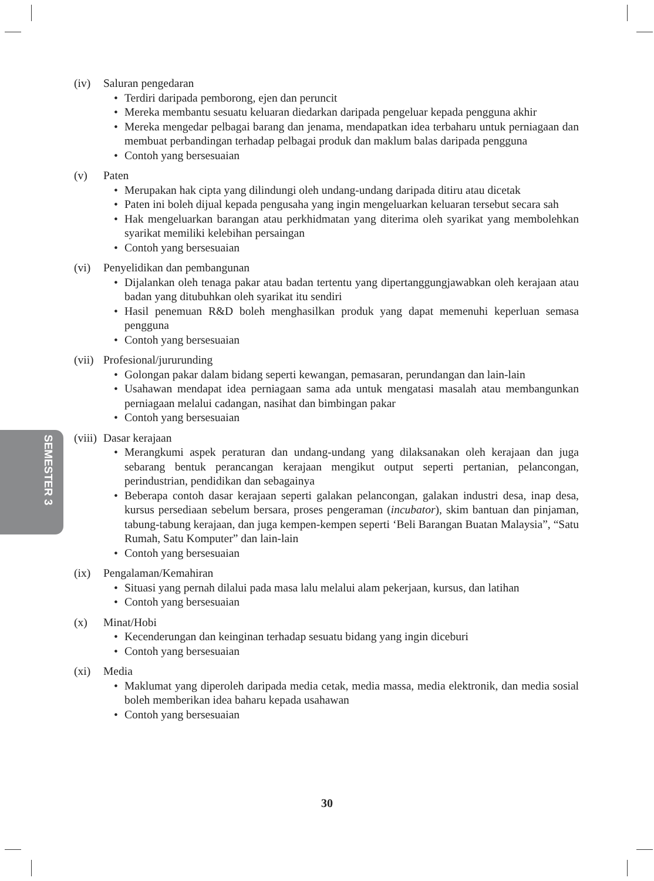SEMESTER 3
(iv) Saluran pengedaran
• Terdiri daripada pemborong, ejen dan peruncit
• Mereka membantu sesuatu keluaran diedarkan daripada pengeluar kepada pengguna akhir
• Mereka mengedar pelbagai barang dan jenama, mendapatkan idea terbaharu untuk perniagaan dan membuat perbandingan terhadap pelbagai produk dan maklum balas daripada pengguna
• Contoh yang bersesuaian
(v) Paten
• Merupakan hak cipta yang dilindungi oleh undang-undang daripada ditiru atau dicetak
• Paten ini boleh dijual kepada pengusaha yang ingin mengeluarkan keluaran tersebut secara sah
• Hak mengeluarkan barangan atau perkhidmatan yang diterima oleh syarikat yang membolehkan syarikat memiliki kelebihan persaingan
• Contoh yang bersesuaian
(vi) Penyelidikan dan pembangunan
• Dijalankan oleh tenaga pakar atau badan tertentu yang dipertanggungjawabkan oleh kerajaan atau badan yang ditubuhkan oleh syarikat itu sendiri
• Hasil penemuan R&D boleh menghasilkan produk yang dapat memenuhi keperluan semasa pengguna
• Contoh yang bersesuaian
(vii) Profesional/jururunding
• Golongan pakar dalam bidang seperti kewangan, pemasaran, perundangan dan lain-lain
• Usahawan mendapat idea perniagaan sama ada untuk mengatasi masalah atau membangunkan perniagaan melalui cadangan, nasihat dan bimbingan pakar
• Contoh yang bersesuaian
(viii) Dasar kerajaan
• Merangkumi aspek peraturan dan undang-undang yang dilaksanakan oleh kerajaan dan juga sebarang bentuk perancangan kerajaan mengikut output seperti pertanian, pelancongan, perindustrian, pendidikan dan sebagainya
• Beberapa contoh dasar kerajaan seperti galakan pelancongan, galakan industri desa, inap desa, kursus persediaan sebelum bersara, proses pengeraman (incubator), skim bantuan dan pinjaman, tabung-tabung kerajaan, dan juga kempen-kempen seperti ‘Beli Barangan Buatan Malaysia”, “Satu Rumah, Satu Komputer” dan lain-lain
• Contoh yang bersesuaian
(ix) Pengalaman/Kemahiran
• Situasi yang pernah dilalui pada masa lalu melalui alam pekerjaan, kursus, dan latihan
• Contoh yang bersesuaian
(x) Minat/Hobi
• Kecenderungan dan keinginan terhadap sesuatu bidang yang ingin diceburi
• Contoh yang bersesuaian
(xi) Media
• Maklumat yang diperoleh daripada media cetak, media massa, media elektronik, dan media sosial boleh memberikan idea baharu kepada usahawan
• Contoh yang bersesuaian
30